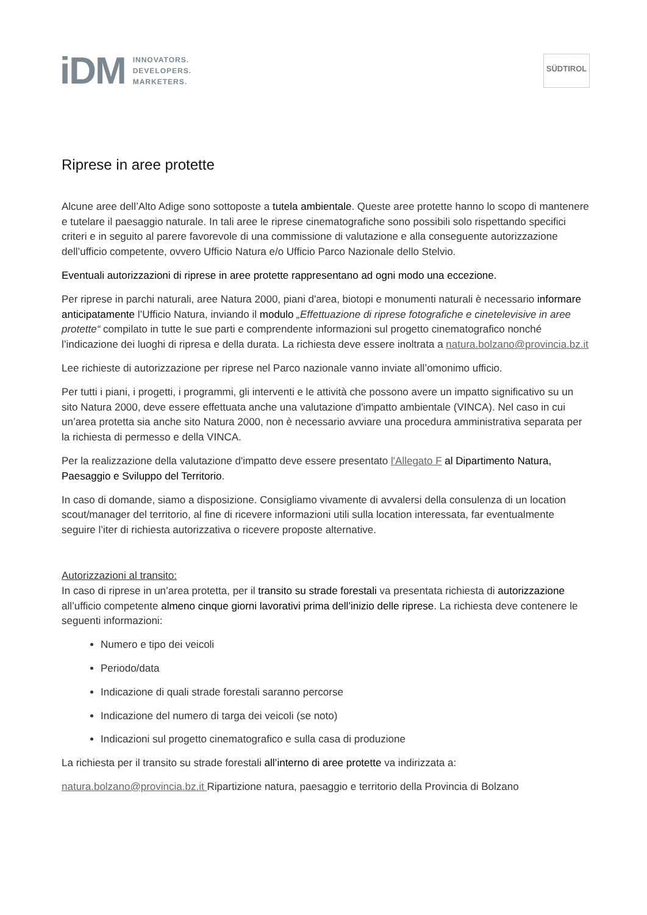iDM
INNOVATORS.
DEVELOPERS.
MARKETERS.
SÜDTIROL
Riprese in aree protette
Alcune aree dell’Alto Adige sono sottoposte a tutela ambientale. Queste aree protette hanno lo scopo di mantenere e tutelare il paesaggio naturale. In tali aree le riprese cinematografiche sono possibili solo rispettando specifici criteri e in seguito al parere favorevole di una commissione di valutazione e alla conseguente autorizzazione dell’ufficio competente, ovvero Ufficio Natura e/o Ufficio Parco Nazionale dello Stelvio.
Eventuali autorizzazioni di riprese in aree protette rappresentano ad ogni modo una eccezione.
Per riprese in parchi naturali, aree Natura 2000, piani d'area, biotopi e monumenti naturali è necessario informare anticipatamente l’Ufficio Natura, inviando il modulo „Effettuazione di riprese fotografiche e cinetelevisive in aree protette“ compilato in tutte le sue parti e comprendente informazioni sul progetto cinematografico nonché l’indicazione dei luoghi di ripresa e della durata. La richiesta deve essere inoltrata a natura.bolzano@provincia.bz.it
Lee richieste di autorizzazione per riprese nel Parco nazionale vanno inviate all’omonimo ufficio.
Per tutti i piani, i progetti, i programmi, gli interventi e le attività che possono avere un impatto significativo su un sito Natura 2000, deve essere effettuata anche una valutazione d'impatto ambientale (VINCA). Nel caso in cui un’area protetta sia anche sito Natura 2000, non è necessario avviare una procedura amministrativa separata per la richiesta di permesso e della VINCA.
Per la realizzazione della valutazione d'impatto deve essere presentato l'Allegato F al Dipartimento Natura, Paesaggio e Sviluppo del Territorio.
In caso di domande, siamo a disposizione. Consigliamo vivamente di avvalersi della consulenza di un location scout/manager del territorio, al fine di ricevere informazioni utili sulla location interessata, far eventualmente seguire l’iter di richiesta autorizzativa o ricevere proposte alternative.
Autorizzazioni al transito:
In caso di riprese in un’area protetta, per il transito su strade forestali va presentata richiesta di autorizzazione all’ufficio competente almeno cinque giorni lavorativi prima dell’inizio delle riprese. La richiesta deve contenere le seguenti informazioni:
Numero e tipo dei veicoli
Periodo/data
Indicazione di quali strade forestali saranno percorse
Indicazione del numero di targa dei veicoli (se noto)
Indicazioni sul progetto cinematografico e sulla casa di produzione
La richiesta per il transito su strade forestali all’interno di aree protette va indirizzata a:
natura.bolzano@provincia.bz.it Ripartizione natura, paesaggio e territorio della Provincia di Bolzano